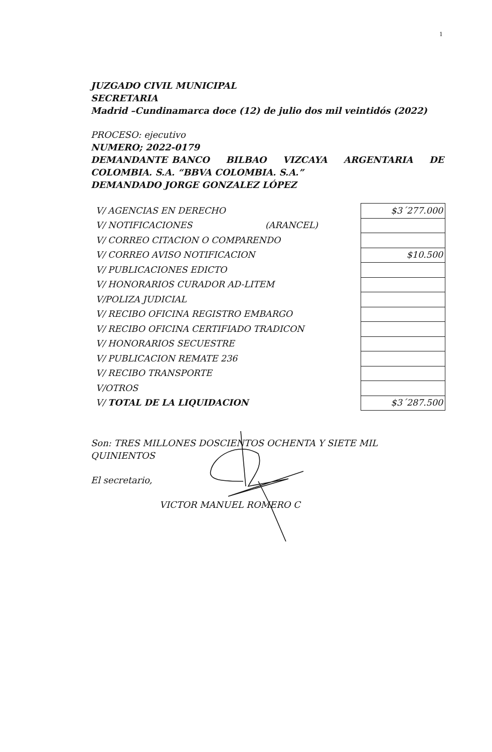1
JUZGADO CIVIL MUNICIPAL
SECRETARIA
Madrid –Cundinamarca doce (12) de julio dos mil veintidós (2022)
PROCESO: ejecutivo
NUMERO; 2022-0179
DEMANDANTE BANCO BILBAO VIZCAYA ARGENTARIA DE COLOMBIA. S.A. “BBVA COLOMBIA. S.A.”
DEMANDADO JORGE GONZALEZ LÓPEZ
| V/ AGENCIAS EN DERECHO | $3´277.000 |
| V/ NOTIFICACIONES (ARANCEL) | |
| V/ CORREO CITACION O COMPARENDO | |
| V/ CORREO AVISO NOTIFICACION | $10.500 |
| V/ PUBLICACIONES EDICTO | |
| V/ HONORARIOS CURADOR AD-LITEM | |
| V/POLIZA JUDICIAL | |
| V/ RECIBO OFICINA REGISTRO EMBARGO | |
| V/ RECIBO OFICINA CERTIFIADO TRADICON | |
| V/ HONORARIOS SECUESTRE | |
| V/ PUBLICACION REMATE 236 | |
| V/ RECIBO TRANSPORTE | |
| V/OTROS | |
| V/ TOTAL DE LA LIQUIDACION | $3´287.500 |
Son: TRES MILLONES DOSCIENTOS OCHENTA Y SIETE MIL QUINIENTOS
El secretario,
VICTOR MANUEL ROMERO C